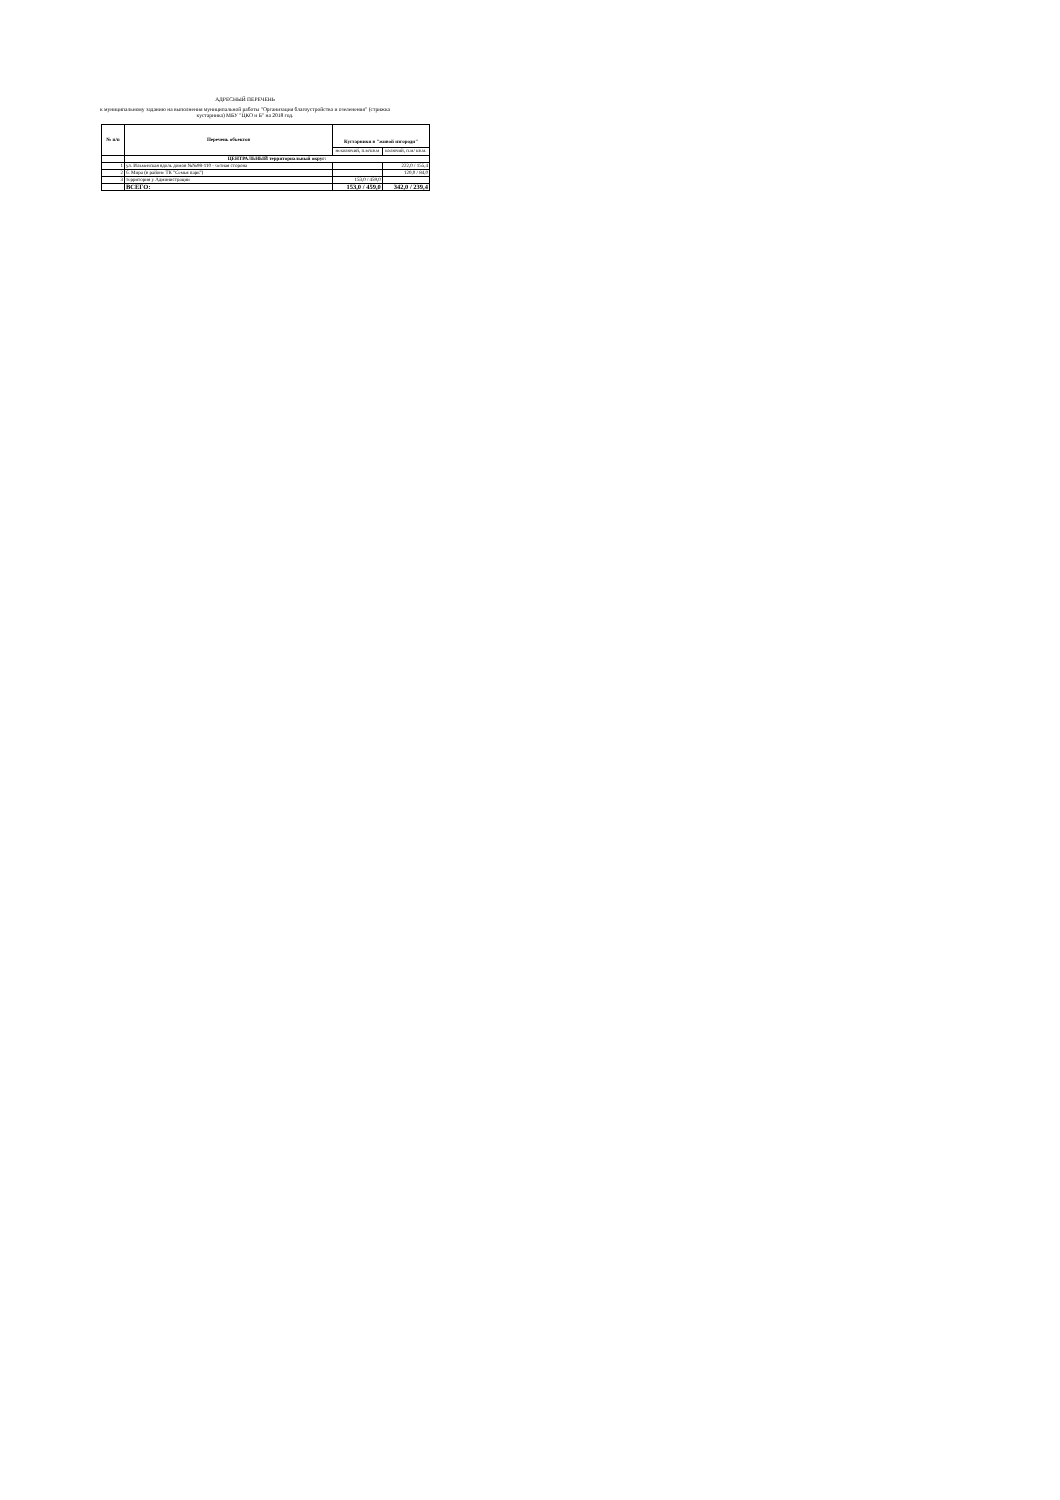АДРЕСНЫЙ ПЕРЕЧЕНЬ
к муниципальному заданию на выполнения муниципальной работы "Организация благоустройства и озеленения" (стрижка кустарника) МБУ "ЦКО и Б" на 2018 год.
| № п/п | Перечень объектов | Кустарники в "живой изгороди" | |
| --- | --- | --- | --- |
| | | неколючий, п.м/кв.м | колючий, п.м/ кв.м. |
| | ЦЕНТРАЛЬНЫЙ территориальный округ: | | |
| 1 | ул. Ильменская вдоль домов №№98-110 - четная сторона | | 222,0 / 155,4 |
| 2 | б. Мира (в районе ТК "Семья парк") | | 120,0 / 84,0 |
| 3 | территория у Администрации | 153,0 / 459,0 | |
| | ВСЕГО: | 153,0 / 459,0 | 342,0 / 239,4 |